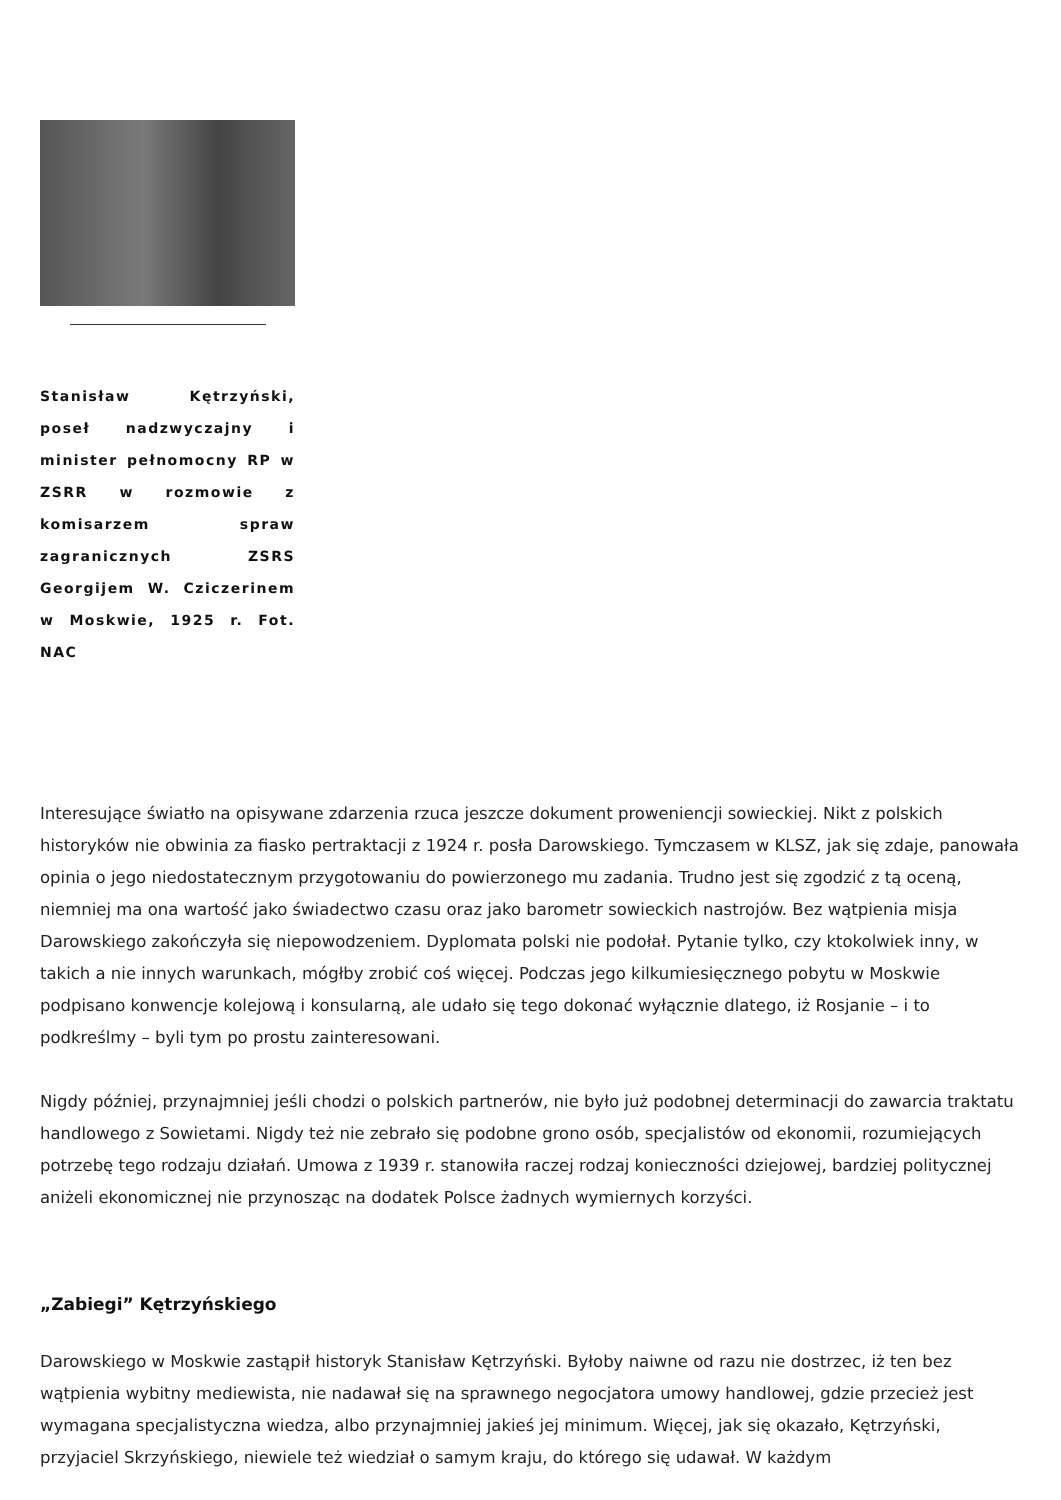Stanisław Kętrzyński, poseł nadzwyczajny i minister pełnomocny RP w ZSRR w rozmowie z komisarzem spraw zagranicznych ZSRS Georgijem W. Cziczerinem w Moskwie, 1925 r. Fot. NAC
Interesujące światło na opisywane zdarzenia rzuca jeszcze dokument proweniencji sowieckiej. Nikt z polskich historyków nie obwinia za fiasko pertraktacji z 1924 r. posła Darowskiego. Tymczasem w KLSZ, jak się zdaje, panowała opinia o jego niedostatecznym przygotowaniu do powierzonego mu zadania. Trudno jest się zgodzić z tą oceną, niemniej ma ona wartość jako świadectwo czasu oraz jako barometr sowieckich nastrojów. Bez wątpienia misja Darowskiego zakończyła się niepowodzeniem. Dyplomata polski nie podołał. Pytanie tylko, czy ktokolwiek inny, w takich a nie innych warunkach, mógłby zrobić coś więcej. Podczas jego kilkumiesięcznego pobytu w Moskwie podpisano konwencje kolejową i konsularną, ale udało się tego dokonać wyłącznie dlatego, iż Rosjanie – i to podkreślmy – byli tym po prostu zainteresowani.
Nigdy później, przynajmniej jeśli chodzi o polskich partnerów, nie było już podobnej determinacji do zawarcia traktatu handlowego z Sowietami. Nigdy też nie zebrało się podobne grono osób, specjalistów od ekonomii, rozumiejących potrzebę tego rodzaju działań. Umowa z 1939 r. stanowiła raczej rodzaj konieczności dziejowej, bardziej politycznej aniżeli ekonomicznej nie przynosząc na dodatek Polsce żadnych wymiernych korzyści.
„Zabiegi” Kętrzyńskiego
Darowskiego w Moskwie zastąpił historyk Stanisław Kętrzyński. Byłoby naiwne od razu nie dostrzec, iż ten bez wątpienia wybitny mediewista, nie nadawał się na sprawnego negocjatora umowy handlowej, gdzie przecież jest wymagana specjalistyczna wiedza, albo przynajmniej jakieś jej minimum. Więcej, jak się okazało, Kętrzyński, przyjaciel Skrzyńskiego, niewiele też wiedział o samym kraju, do którego się udawał. W każdym